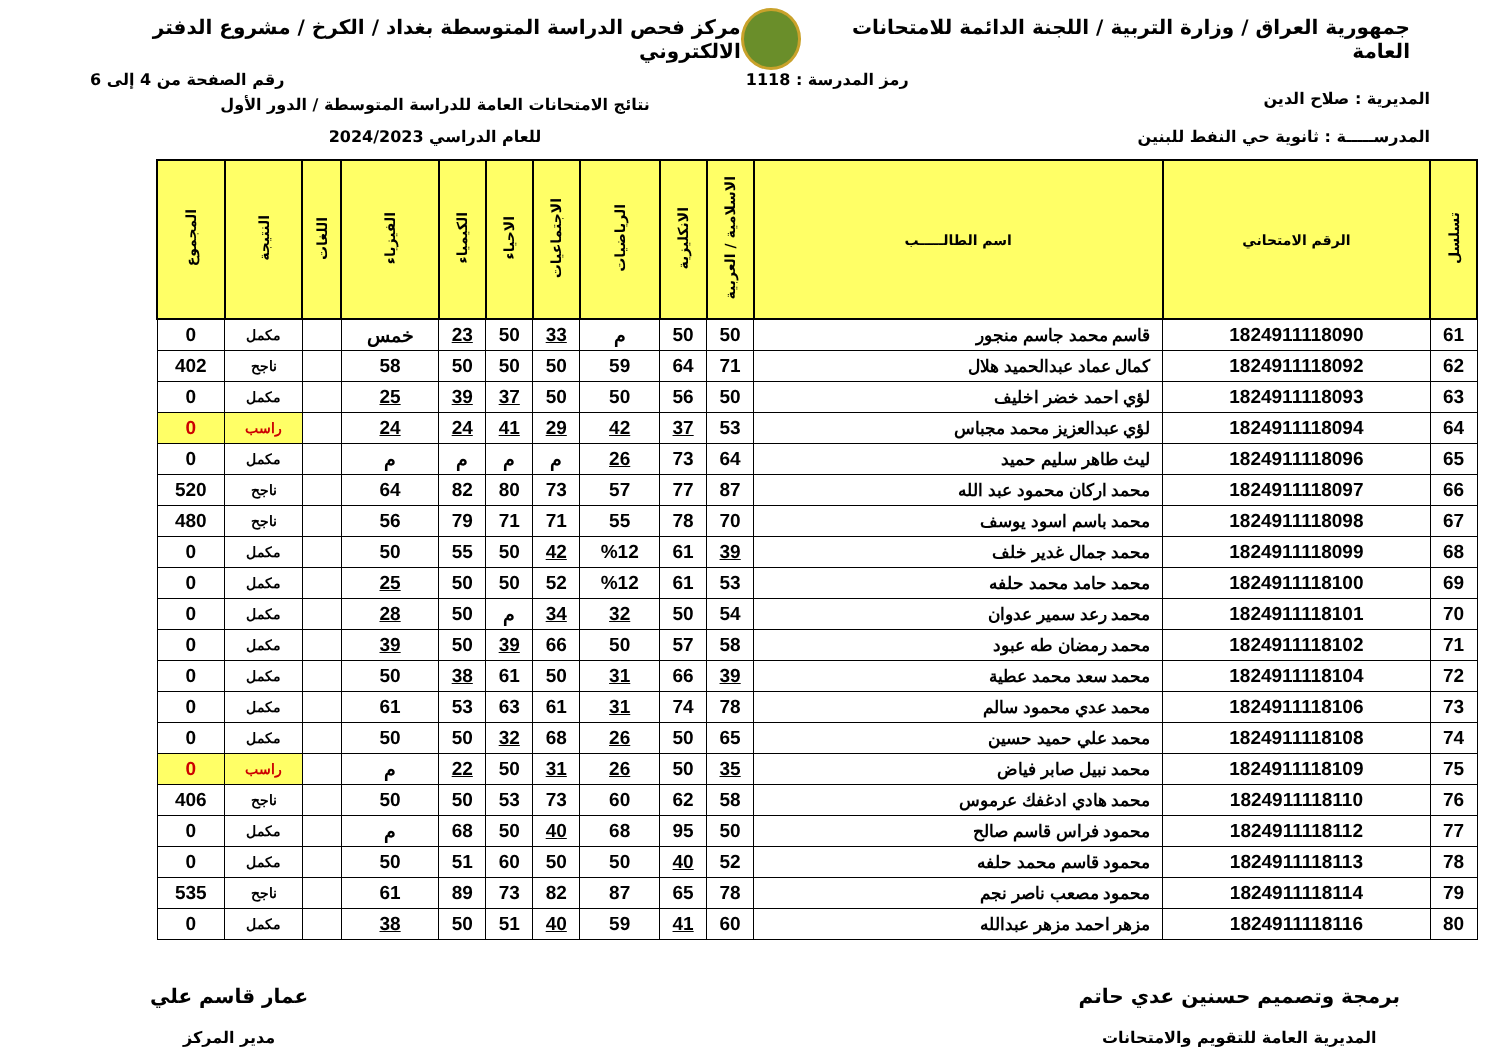جمهورية العراق / وزارة التربية / اللجنة الدائمة للامتحانات العامة
مركز فحص الدراسة المتوسطة بغداد / الكرخ / مشروع الدفتر الالكتروني
رمز المدرسة : 1118 رقم الصفحة من 4 إلى 6
المديرية : صلاح الدين
المدرســـــة : ثانوية حي النفط للبنين
نتائج الامتحانات العامة للدراسة المتوسطة / الدور الأول
للعام الدراسي 2024/2023
| تسلسل | الرقم الامتحاني | اسم الطالـــــب | الاسلامية / العربية | الانكليزية | الرياضيات | الاجتماعيات | الاحياء | الكيمياء | الفيزياء | اللغات | النتيجة | المجموع |
| --- | --- | --- | --- | --- | --- | --- | --- | --- | --- | --- | --- | --- |
| 61 | 1824911118090 | قاسم محمد جاسم منجور | 50 | 50 | م | 33 | 50 | 23 | خمس | | مكمل | 0 |
| 62 | 1824911118092 | كمال عماد عبدالحميد هلال | 71 | 64 | 59 | 50 | 50 | 50 | 58 | | ناجح | 402 |
| 63 | 1824911118093 | لؤي احمد خضر اخليف | 50 | 56 | 50 | 50 | 37 | 39 | 25 | | مكمل | 0 |
| 64 | 1824911118094 | لؤي عبدالعزيز محمد مجباس | 53 | 37 | 42 | 29 | 41 | 24 | 24 | | راسب | 0 |
| 65 | 1824911118096 | ليث طاهر سليم حميد | 64 | 73 | 26 | م | م | م | م | | مكمل | 0 |
| 66 | 1824911118097 | محمد اركان محمود عبد الله | 87 | 77 | 57 | 73 | 80 | 82 | 64 | | ناجح | 520 |
| 67 | 1824911118098 | محمد باسم اسود يوسف | 70 | 78 | 55 | 71 | 71 | 79 | 56 | | ناجح | 480 |
| 68 | 1824911118099 | محمد جمال غدير خلف | 39 | 61 | %12 | 42 | 50 | 55 | 50 | | مكمل | 0 |
| 69 | 1824911118100 | محمد حامد محمد حلفه | 53 | 61 | %12 | 52 | 50 | 50 | 25 | | مكمل | 0 |
| 70 | 1824911118101 | محمد رعد سمير عدوان | 54 | 50 | 32 | 34 | م | 50 | 28 | | مكمل | 0 |
| 71 | 1824911118102 | محمد رمضان طه عبود | 58 | 57 | 50 | 66 | 39 | 50 | 39 | | مكمل | 0 |
| 72 | 1824911118104 | محمد سعد محمد عطية | 39 | 66 | 31 | 50 | 61 | 38 | 50 | | مكمل | 0 |
| 73 | 1824911118106 | محمد عدي محمود سالم | 78 | 74 | 31 | 61 | 63 | 53 | 61 | | مكمل | 0 |
| 74 | 1824911118108 | محمد علي حميد حسين | 65 | 50 | 26 | 68 | 32 | 50 | 50 | | مكمل | 0 |
| 75 | 1824911118109 | محمد نبيل صابر فياض | 35 | 50 | 26 | 31 | 50 | 22 | م | | راسب | 0 |
| 76 | 1824911118110 | محمد هادي ادغفك عرموس | 58 | 62 | 60 | 73 | 53 | 50 | 50 | | ناجح | 406 |
| 77 | 1824911118112 | محمود فراس قاسم صالح | 50 | 95 | 68 | 40 | 50 | 68 | م | | مكمل | 0 |
| 78 | 1824911118113 | محمود قاسم محمد حلفه | 52 | 40 | 50 | 50 | 60 | 51 | 50 | | مكمل | 0 |
| 79 | 1824911118114 | محمود مصعب ناصر نجم | 78 | 65 | 87 | 82 | 73 | 89 | 61 | | ناجح | 535 |
| 80 | 1824911118116 | مزهر احمد مزهر عبدالله | 60 | 41 | 59 | 40 | 51 | 50 | 38 | | مكمل | 0 |
برمجة وتصميم حسنين عدي حاتم
المديرية العامة للتقويم والامتحانات
عمار قاسم علي
مدير المركز